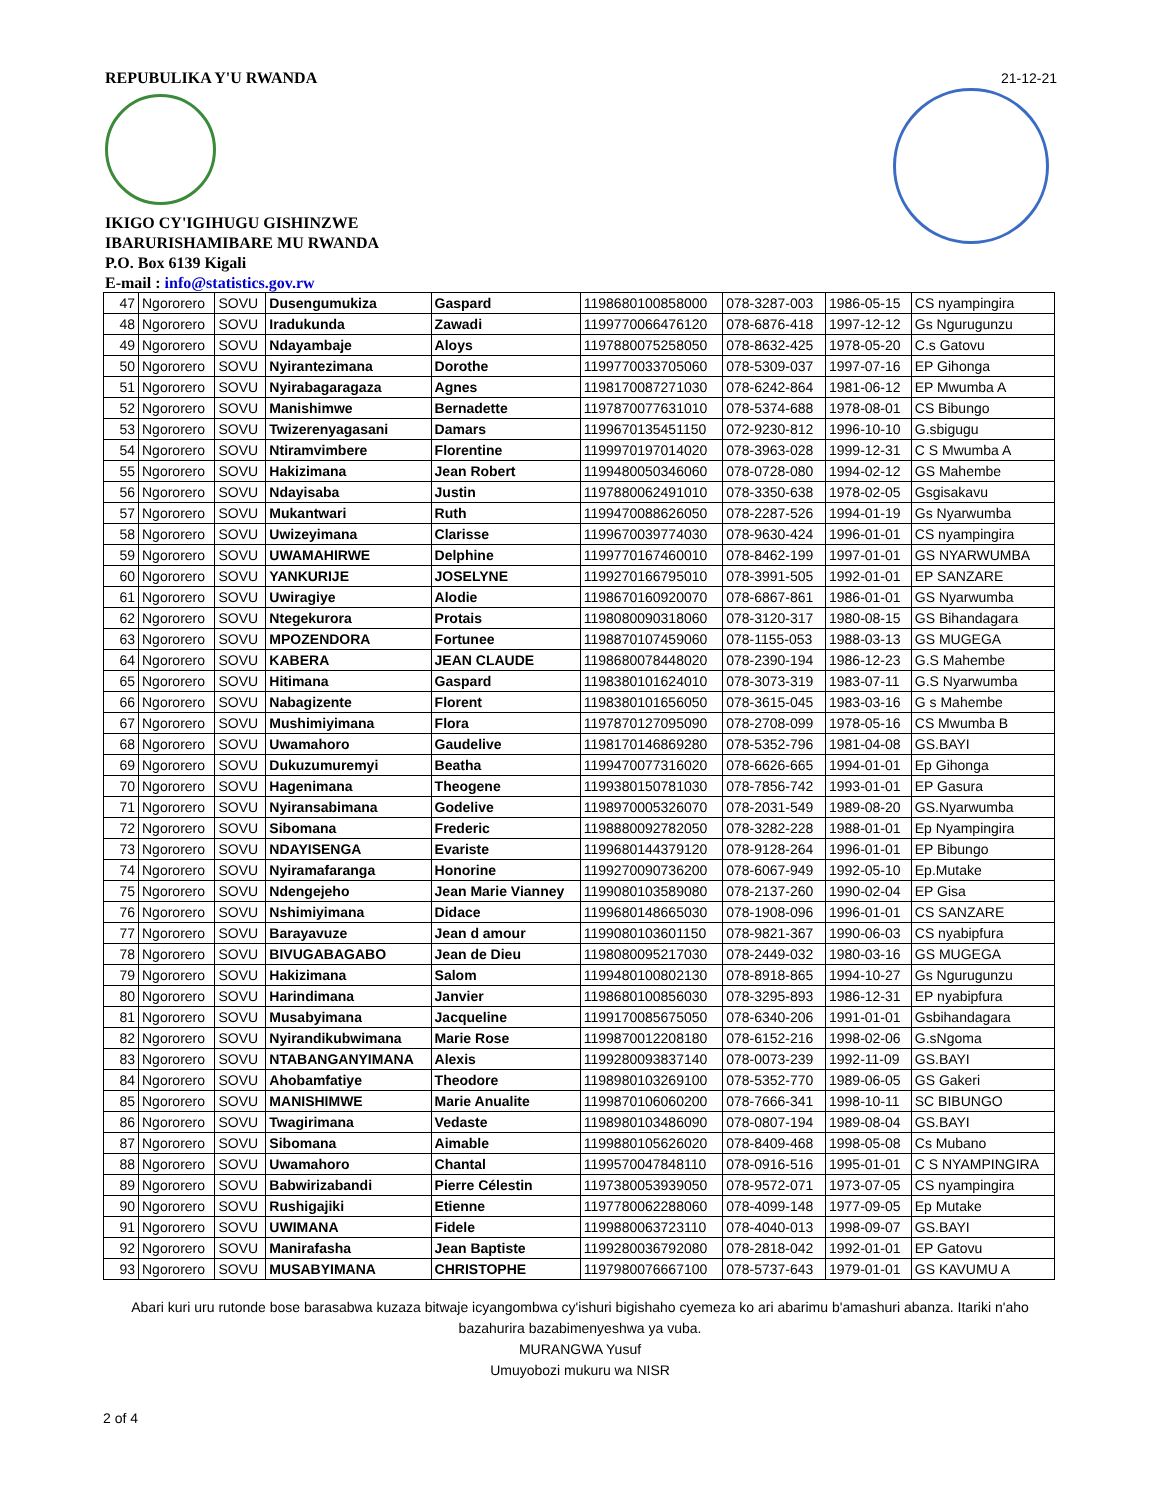REPUBULIKA Y'U RWANDA
IKIGO CY'IGIHUGU GISHINZWE
IBARURISHAMIBARE MU RWANDA
P.O. Box 6139 Kigali
E-mail : info@statistics.gov.rw
21-12-21
| 47 | Ngororero | SOVU | Dusengumukiza | Gaspard | 1198680100858000 | 078-3287-003 | 1986-05-15 | CS nyampingira |
| 48 | Ngororero | SOVU | Iradukunda | Zawadi | 1199770066476120 | 078-6876-418 | 1997-12-12 | Gs Ngurugunzu |
| 49 | Ngororero | SOVU | Ndayambaje | Aloys | 1197880075258050 | 078-8632-425 | 1978-05-20 | C.s Gatovu |
| 50 | Ngororero | SOVU | Nyirantezimana | Dorothe | 1199770033705060 | 078-5309-037 | 1997-07-16 | EP Gihonga |
| 51 | Ngororero | SOVU | Nyirabagaragaza | Agnes | 1198170087271030 | 078-6242-864 | 1981-06-12 | EP Mwumba A |
| 52 | Ngororero | SOVU | Manishimwe | Bernadette | 1197870077631010 | 078-5374-688 | 1978-08-01 | CS Bibungo |
| 53 | Ngororero | SOVU | Twizerenyagasani | Damars | 1199670135451150 | 072-9230-812 | 1996-10-10 | G.sbigugu |
| 54 | Ngororero | SOVU | Ntiramvimbere | Florentine | 1199970197014020 | 078-3963-028 | 1999-12-31 | C S Mwumba A |
| 55 | Ngororero | SOVU | Hakizimana | Jean Robert | 1199480050346060 | 078-0728-080 | 1994-02-12 | GS Mahembe |
| 56 | Ngororero | SOVU | Ndayisaba | Justin | 1197880062491010 | 078-3350-638 | 1978-02-05 | Gsgisakavu |
| 57 | Ngororero | SOVU | Mukantwari | Ruth | 1199470088626050 | 078-2287-526 | 1994-01-19 | Gs Nyarwumba |
| 58 | Ngororero | SOVU | Uwizeyimana | Clarisse | 1199670039774030 | 078-9630-424 | 1996-01-01 | CS nyampingira |
| 59 | Ngororero | SOVU | UWAMAHIRWE | Delphine | 1199770167460010 | 078-8462-199 | 1997-01-01 | GS NYARWUMBA |
| 60 | Ngororero | SOVU | YANKURIJE | JOSELYNE | 1199270166795010 | 078-3991-505 | 1992-01-01 | EP SANZARE |
| 61 | Ngororero | SOVU | Uwiragiye | Alodie | 1198670160920070 | 078-6867-861 | 1986-01-01 | GS Nyarwumba |
| 62 | Ngororero | SOVU | Ntegekurora | Protais | 1198080090318060 | 078-3120-317 | 1980-08-15 | GS Bihandagara |
| 63 | Ngororero | SOVU | MPOZENDORA | Fortunee | 1198870107459060 | 078-1155-053 | 1988-03-13 | GS MUGEGA |
| 64 | Ngororero | SOVU | KABERA | JEAN CLAUDE | 1198680078448020 | 078-2390-194 | 1986-12-23 | G.S Mahembe |
| 65 | Ngororero | SOVU | Hitimana | Gaspard | 1198380101624010 | 078-3073-319 | 1983-07-11 | G.S Nyarwumba |
| 66 | Ngororero | SOVU | Nabagizente | Florent | 1198380101656050 | 078-3615-045 | 1983-03-16 | G s Mahembe |
| 67 | Ngororero | SOVU | Mushimiyimana | Flora | 1197870127095090 | 078-2708-099 | 1978-05-16 | CS Mwumba B |
| 68 | Ngororero | SOVU | Uwamahoro | Gaudelive | 1198170146869280 | 078-5352-796 | 1981-04-08 | GS.BAYI |
| 69 | Ngororero | SOVU | Dukuzumuremyi | Beatha | 1199470077316020 | 078-6626-665 | 1994-01-01 | Ep Gihonga |
| 70 | Ngororero | SOVU | Hagenimana | Theogene | 1199380150781030 | 078-7856-742 | 1993-01-01 | EP Gasura |
| 71 | Ngororero | SOVU | Nyiransabimana | Godelive | 1198970005326070 | 078-2031-549 | 1989-08-20 | GS.Nyarwumba |
| 72 | Ngororero | SOVU | Sibomana | Frederic | 1198880092782050 | 078-3282-228 | 1988-01-01 | Ep Nyampingira |
| 73 | Ngororero | SOVU | NDAYISENGA | Evariste | 1199680144379120 | 078-9128-264 | 1996-01-01 | EP Bibungo |
| 74 | Ngororero | SOVU | Nyiramafaranga | Honorine | 1199270090736200 | 078-6067-949 | 1992-05-10 | Ep.Mutake |
| 75 | Ngororero | SOVU | Ndengejeho | Jean Marie Vianney | 1199080103589080 | 078-2137-260 | 1990-02-04 | EP Gisa |
| 76 | Ngororero | SOVU | Nshimiyimana | Didace | 1199680148665030 | 078-1908-096 | 1996-01-01 | CS SANZARE |
| 77 | Ngororero | SOVU | Barayavuze | Jean d amour | 1199080103601150 | 078-9821-367 | 1990-06-03 | CS nyabipfura |
| 78 | Ngororero | SOVU | BIVUGABAGABO | Jean de Dieu | 1198080095217030 | 078-2449-032 | 1980-03-16 | GS MUGEGA |
| 79 | Ngororero | SOVU | Hakizimana | Salom | 1199480100802130 | 078-8918-865 | 1994-10-27 | Gs Ngurugunzu |
| 80 | Ngororero | SOVU | Harindimana | Janvier | 1198680100856030 | 078-3295-893 | 1986-12-31 | EP nyabipfura |
| 81 | Ngororero | SOVU | Musabyimana | Jacqueline | 1199170085675050 | 078-6340-206 | 1991-01-01 | Gsbihandagara |
| 82 | Ngororero | SOVU | Nyirandikubwimana | Marie Rose | 1199870012208180 | 078-6152-216 | 1998-02-06 | G.sNgoma |
| 83 | Ngororero | SOVU | NTABANGANYIMANA | Alexis | 1199280093837140 | 078-0073-239 | 1992-11-09 | GS.BAYI |
| 84 | Ngororero | SOVU | Ahobamfatiye | Theodore | 1198980103269100 | 078-5352-770 | 1989-06-05 | GS Gakeri |
| 85 | Ngororero | SOVU | MANISHIMWE | Marie Anualite | 1199870106060200 | 078-7666-341 | 1998-10-11 | SC BIBUNGO |
| 86 | Ngororero | SOVU | Twagirimana | Vedaste | 1198980103486090 | 078-0807-194 | 1989-08-04 | GS.BAYI |
| 87 | Ngororero | SOVU | Sibomana | Aimable | 1199880105626020 | 078-8409-468 | 1998-05-08 | Cs Mubano |
| 88 | Ngororero | SOVU | Uwamahoro | Chantal | 1199570047848110 | 078-0916-516 | 1995-01-01 | C S NYAMPINGIRA |
| 89 | Ngororero | SOVU | Babwirizabandi | Pierre Célestin | 1197380053939050 | 078-9572-071 | 1973-07-05 | CS nyampingira |
| 90 | Ngororero | SOVU | Rushigajiki | Etienne | 1197780062288060 | 078-4099-148 | 1977-09-05 | Ep Mutake |
| 91 | Ngororero | SOVU | UWIMANA | Fidele | 1199880063723110 | 078-4040-013 | 1998-09-07 | GS.BAYI |
| 92 | Ngororero | SOVU | Manirafasha | Jean Baptiste | 1199280036792080 | 078-2818-042 | 1992-01-01 | EP Gatovu |
| 93 | Ngororero | SOVU | MUSABYIMANA | CHRISTOPHE | 1197980076667100 | 078-5737-643 | 1979-01-01 | GS KAVUMU A |
Abari kuri uru rutonde bose barasabwa kuzaza bitwaje icyangombwa cy'ishuri bigishaho cyemeza ko ari abarimu b'amashuri abanza. Itariki n'aho bazahurira bazabimenyeshwa ya vuba.
MURANGWA Yusuf
Umuyobozi mukuru wa NISR
2 of 4